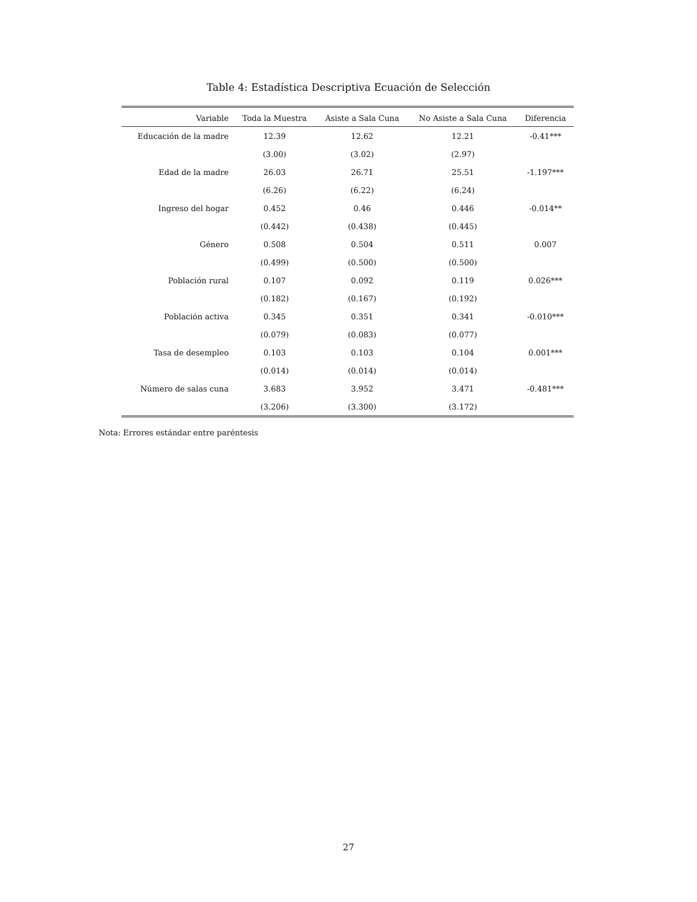Table 4: Estadística Descriptiva Ecuación de Selección
| Variable | Toda la Muestra | Asiste a Sala Cuna | No Asiste a Sala Cuna | Diferencia |
| --- | --- | --- | --- | --- |
| Educación de la madre | 12.39 | 12.62 | 12.21 | -0.41*** |
| | (3.00) | (3.02) | (2.97) | |
| Edad de la madre | 26.03 | 26.71 | 25.51 | -1.197*** |
| | (6.26) | (6.22) | (6.24) | |
| Ingreso del hogar | 0.452 | 0.46 | 0.446 | -0.014** |
| | (0.442) | (0.438) | (0.445) | |
| Género | 0.508 | 0.504 | 0.511 | 0.007 |
| | (0.499) | (0.500) | (0.500) | |
| Población rural | 0.107 | 0.092 | 0.119 | 0.026*** |
| | (0.182) | (0.167) | (0.192) | |
| Población activa | 0.345 | 0.351 | 0.341 | -0.010*** |
| | (0.079) | (0.083) | (0.077) | |
| Tasa de desempleo | 0.103 | 0.103 | 0.104 | 0.001*** |
| | (0.014) | (0.014) | (0.014) | |
| Número de salas cuna | 3.683 | 3.952 | 3.471 | -0.481*** |
| | (3.206) | (3.300) | (3.172) | |
Nota: Errores estándar entre paréntesis
27